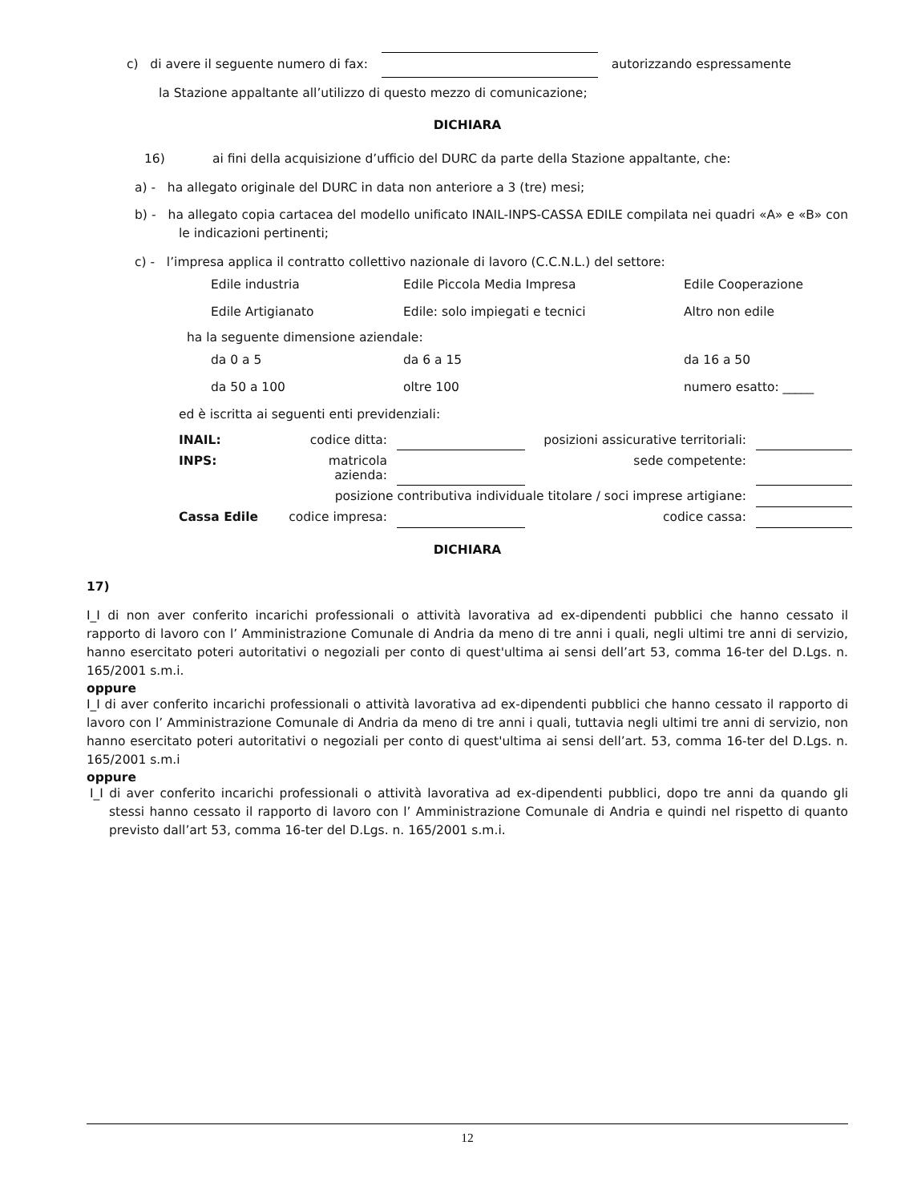c) di avere il seguente numero di fax: autorizzando espressamente
la Stazione appaltante all’utilizzo di questo mezzo di comunicazione;
DICHIARA
16) ai fini della acquisizione d’ufficio del DURC da parte della Stazione appaltante, che:
a) - ha allegato originale del DURC in data non anteriore a 3 (tre) mesi;
b) - ha allegato copia cartacea del modello unificato INAIL-INPS-CASSA EDILE compilata nei quadri «A» e «B» con le indicazioni pertinenti;
c) - l’impresa applica il contratto collettivo nazionale di lavoro (C.C.N.L.) del settore:
| Edile industria | Edile Piccola Media Impresa | Edile Cooperazione |
| Edile Artigianato | Edile: solo impiegati e tecnici | Altro non edile |
ha la seguente dimensione aziendale:
| da 0 a 5 | da 6 a 15 | da 16 a 50 |
| da 50 a 100 | oltre 100 | numero esatto: _____ |
ed è iscritta ai seguenti enti previdenziali:
| INAIL: | codice ditta: | | posizioni assicurative territoriali: | |
| INPS: | matricola azienda: | | sede competente: | |
| posizione contributiva individuale titolare / soci imprese artigiane: | | | | |
| Cassa Edile | codice impresa: | | codice cassa: | |
DICHIARA
17)
I_I di non aver conferito incarichi professionali o attività lavorativa ad ex-dipendenti pubblici che hanno cessato il rapporto di lavoro con l’ Amministrazione Comunale di Andria da meno di tre anni i quali, negli ultimi tre anni di servizio, hanno esercitato poteri autoritativi o negoziali per conto di quest'ultima ai sensi dell’art 53, comma 16-ter del D.Lgs. n. 165/2001 s.m.i.
oppure
I_I di aver conferito incarichi professionali o attività lavorativa ad ex-dipendenti pubblici che hanno cessato il rapporto di lavoro con l’ Amministrazione Comunale di Andria da meno di tre anni i quali, tuttavia negli ultimi tre anni di servizio, non hanno esercitato poteri autoritativi o negoziali per conto di quest'ultima ai sensi dell’art. 53, comma 16-ter del D.Lgs. n. 165/2001 s.m.i
oppure
I_I di aver conferito incarichi professionali o attività lavorativa ad ex-dipendenti pubblici, dopo tre anni da quando gli stessi hanno cessato il rapporto di lavoro con l’ Amministrazione Comunale di Andria e quindi nel rispetto di quanto previsto dall’art 53, comma 16-ter del D.Lgs. n. 165/2001 s.m.i.
12